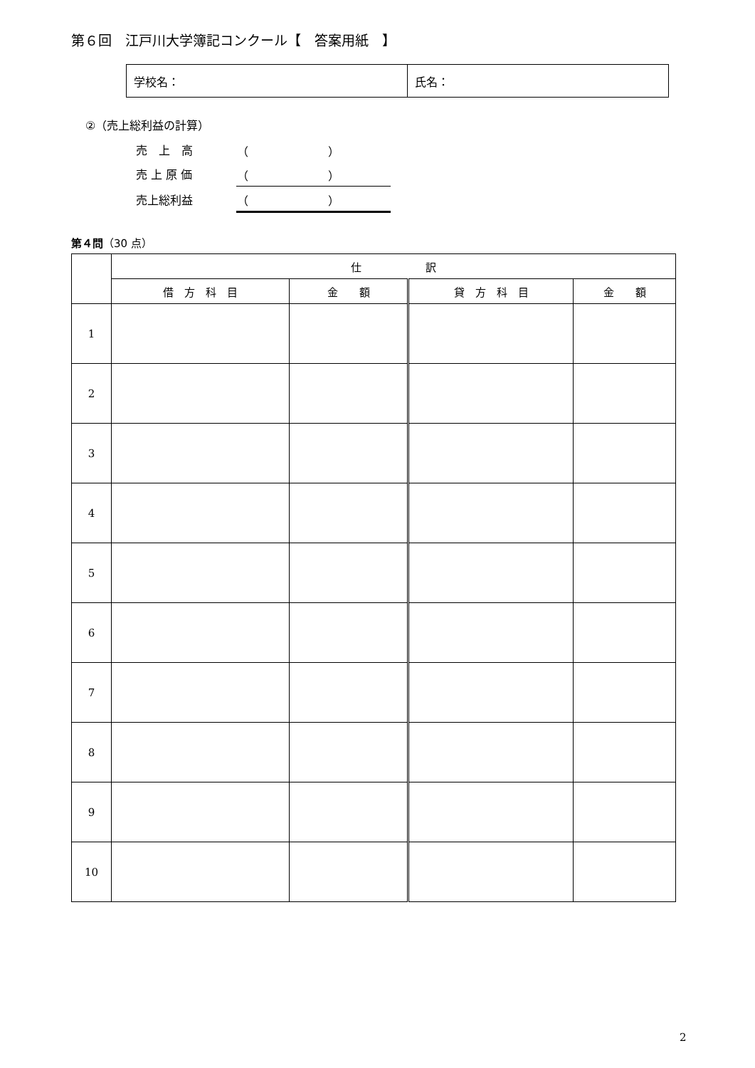第６回　江戸川大学簿記コンクール【　答案用紙　】
| 学校名： | 氏名： |
②（売上総利益の計算）
| 売 上 高 | （ ） |
| 売 上 原 価 | （ ） |
| 売上総利益 | （ ） |
第４問（30 点）
| | 仕 訳 | | | |
| --- | --- | --- | --- | --- |
| | 借 方 科 目 | 金 額 | 貸 方 科 目 | 金 額 |
| 1 | | | | |
| 2 | | | | |
| 3 | | | | |
| 4 | | | | |
| 5 | | | | |
| 6 | | | | |
| 7 | | | | |
| 8 | | | | |
| 9 | | | | |
| 10 | | | | |
2